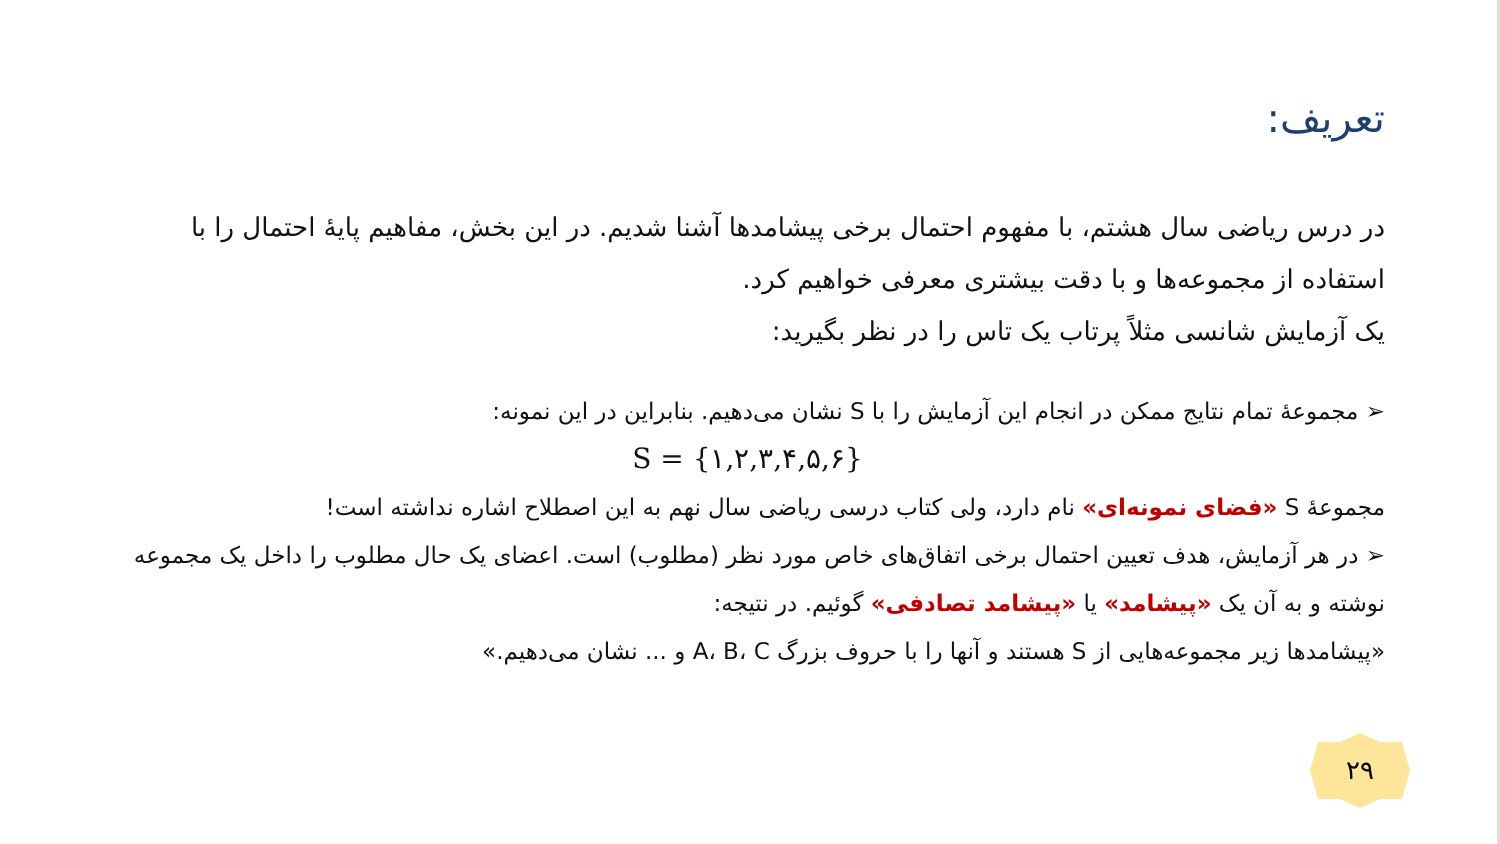تعریف:
در درس ریاضی سال هشتم، با مفهوم احتمال برخی پیشامدها آشنا شدیم. در این بخش، مفاهیم پایهٔ احتمال را با استفاده از مجموعه‌ها و با دقت بیشتری معرفی خواهیم کرد.
یک آزمایش شانسی مثلاً پرتاب یک تاس را در نظر بگیرید:
➢ مجموعهٔ تمام نتایج ممکن در انجام این آزمایش را با S نشان می‌دهیم. بنابراین در این نمونه:
S = {۱,۲,۳,۴,۵,۶}
مجموعهٔ S «فضای نمونه‌ای» نام دارد، ولی کتاب درسی ریاضی سال نهم به این اصطلاح اشاره نداشته است!
➢ در هر آزمایش، هدف تعیین احتمال برخی اتفاق‌های خاص مورد نظر (مطلوب) است. اعضای یک حال مطلوب را داخل یک مجموعه نوشته و به آن یک «پیشامد» یا «پیشامد تصادفی» گوئیم. در نتیجه:
«پیشامدها زیر مجموعه‌هایی از S هستند و آنها را با حروف بزرگ A، B، C و ... نشان می‌دهیم.»
۲۹